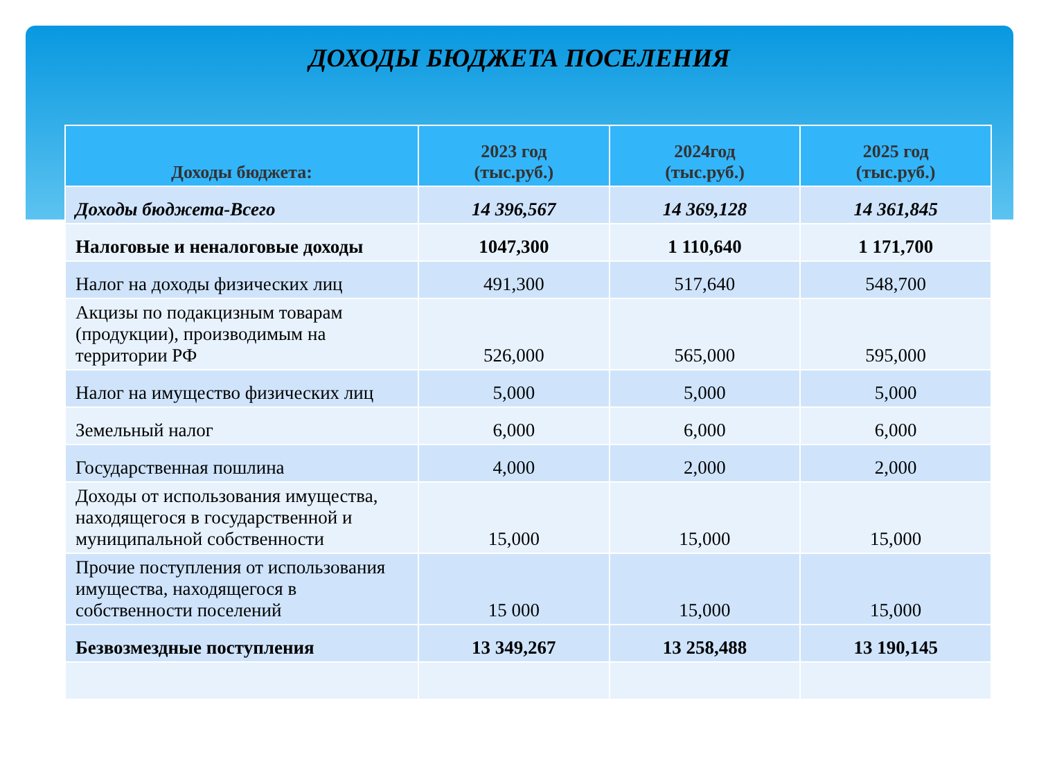ДОХОДЫ БЮДЖЕТА ПОСЕЛЕНИЯ
| Доходы бюджета: | 2023 год (тыс.руб.) | 2024год (тыс.руб.) | 2025 год (тыс.руб.) |
| --- | --- | --- | --- |
| Доходы бюджета-Всего | 14 396,567 | 14 369,128 | 14 361,845 |
| Налоговые и неналоговые доходы | 1047,300 | 1 110,640 | 1 171,700 |
| Налог на доходы физических лиц | 491,300 | 517,640 | 548,700 |
| Акцизы по подакцизным товарам (продукции), производимым на территории РФ | 526,000 | 565,000 | 595,000 |
| Налог на имущество физических лиц | 5,000 | 5,000 | 5,000 |
| Земельный налог | 6,000 | 6,000 | 6,000 |
| Государственная пошлина | 4,000 | 2,000 | 2,000 |
| Доходы от использования имущества, находящегося в государственной и муниципальной собственности | 15,000 | 15,000 | 15,000 |
| Прочие поступления от использования имущества, находящегося в собственности поселений | 15 000 | 15,000 | 15,000 |
| Безвозмездные поступления | 13 349,267 | 13 258,488 | 13 190,145 |